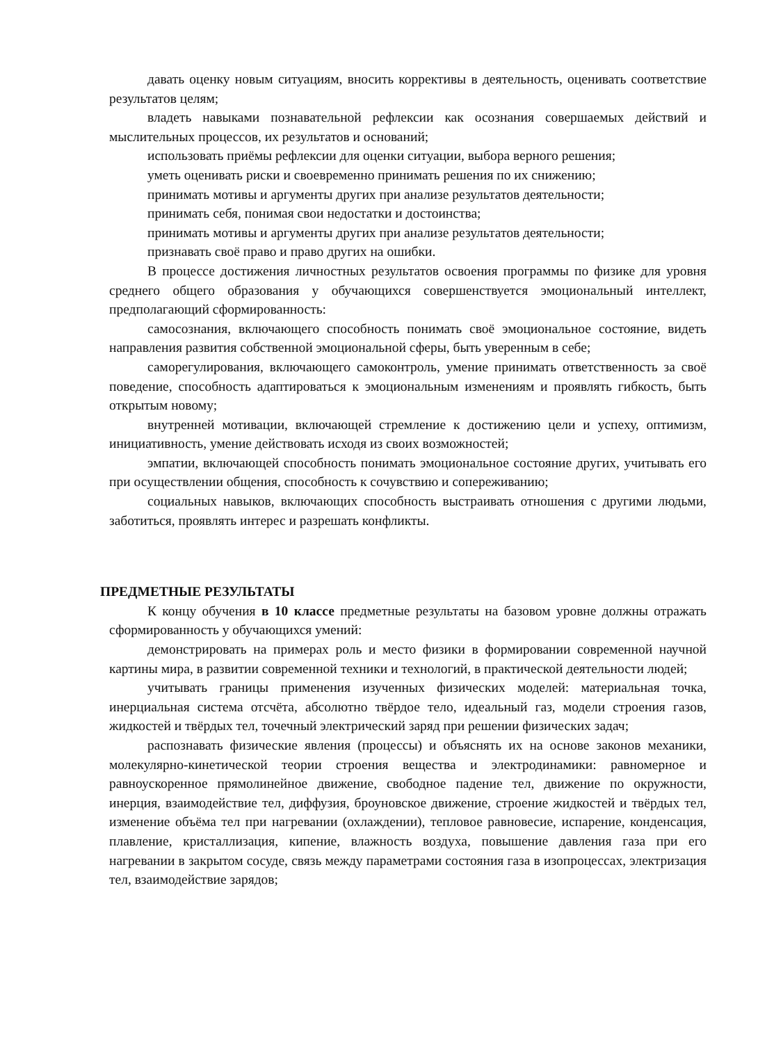давать оценку новым ситуациям, вносить коррективы в деятельность, оценивать соответствие результатов целям;
владеть навыками познавательной рефлексии как осознания совершаемых действий и мыслительных процессов, их результатов и оснований;
использовать приёмы рефлексии для оценки ситуации, выбора верного решения;
уметь оценивать риски и своевременно принимать решения по их снижению;
принимать мотивы и аргументы других при анализе результатов деятельности;
принимать себя, понимая свои недостатки и достоинства;
принимать мотивы и аргументы других при анализе результатов деятельности;
признавать своё право и право других на ошибки.
В процессе достижения личностных результатов освоения программы по физике для уровня среднего общего образования у обучающихся совершенствуется эмоциональный интеллект, предполагающий сформированность:
самосознания, включающего способность понимать своё эмоциональное состояние, видеть направления развития собственной эмоциональной сферы, быть уверенным в себе;
саморегулирования, включающего самоконтроль, умение принимать ответственность за своё поведение, способность адаптироваться к эмоциональным изменениям и проявлять гибкость, быть открытым новому;
внутренней мотивации, включающей стремление к достижению цели и успеху, оптимизм, инициативность, умение действовать исходя из своих возможностей;
эмпатии, включающей способность понимать эмоциональное состояние других, учитывать его при осуществлении общения, способность к сочувствию и сопереживанию;
социальных навыков, включающих способность выстраивать отношения с другими людьми, заботиться, проявлять интерес и разрешать конфликты.
ПРЕДМЕТНЫЕ РЕЗУЛЬТАТЫ
К концу обучения в 10 классе предметные результаты на базовом уровне должны отражать сформированность у обучающихся умений:
демонстрировать на примерах роль и место физики в формировании современной научной картины мира, в развитии современной техники и технологий, в практической деятельности людей;
учитывать границы применения изученных физических моделей: материальная точка, инерциальная система отсчёта, абсолютно твёрдое тело, идеальный газ, модели строения газов, жидкостей и твёрдых тел, точечный электрический заряд при решении физических задач;
распознавать физические явления (процессы) и объяснять их на основе законов механики, молекулярно-кинетической теории строения вещества и электродинамики: равномерное и равноускоренное прямолинейное движение, свободное падение тел, движение по окружности, инерция, взаимодействие тел, диффузия, броуновское движение, строение жидкостей и твёрдых тел, изменение объёма тел при нагревании (охлаждении), тепловое равновесие, испарение, конденсация, плавление, кристаллизация, кипение, влажность воздуха, повышение давления газа при его нагревании в закрытом сосуде, связь между параметрами состояния газа в изопроцессах, электризация тел, взаимодействие зарядов;